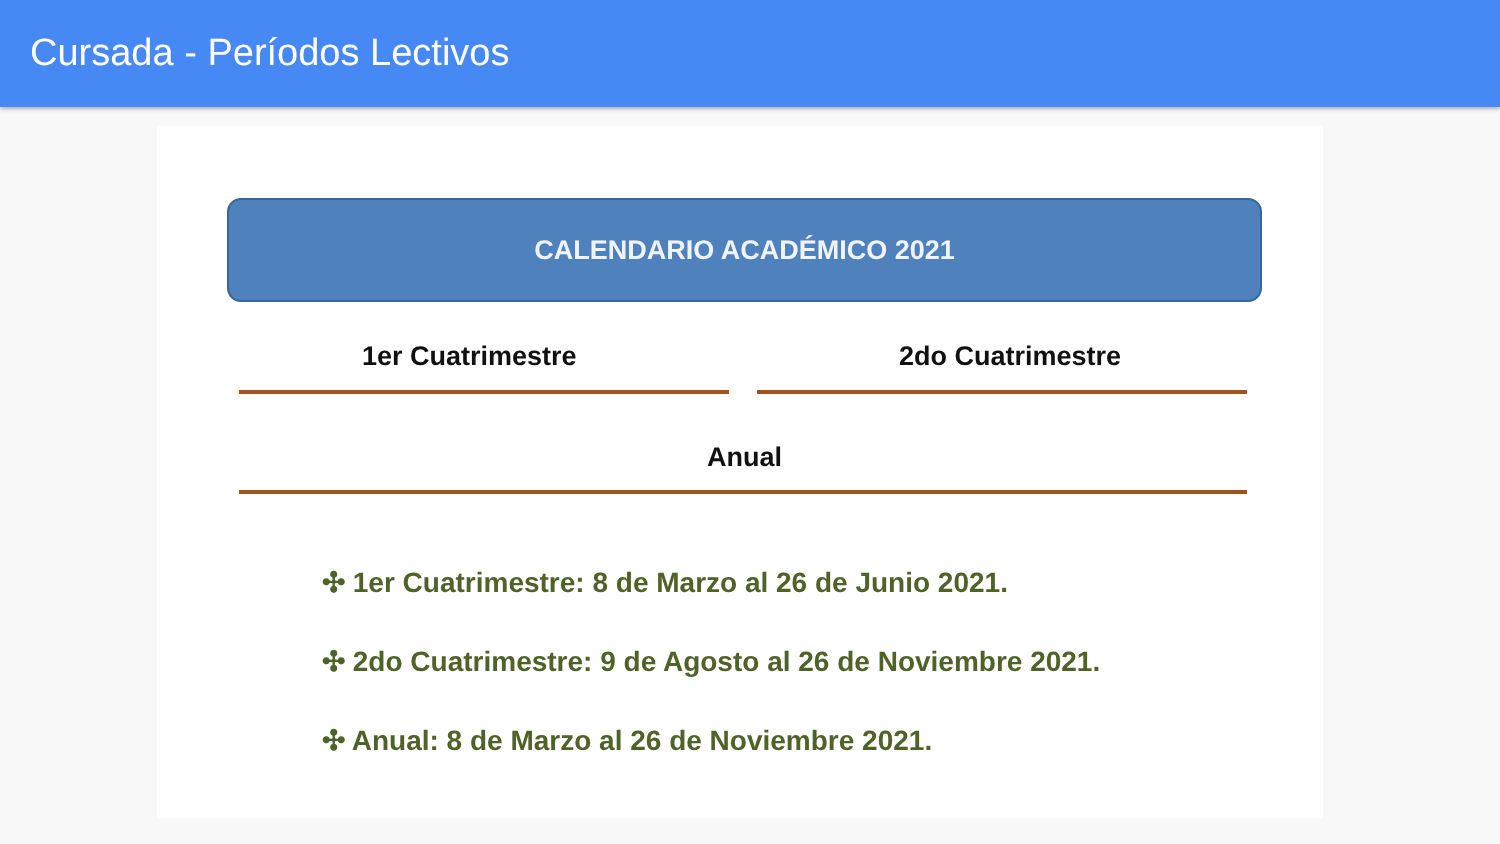Cursada - Períodos Lectivos
CALENDARIO ACADÉMICO 2021
1er Cuatrimestre 2do Cuatrimestre
Anual
✣ 1er Cuatrimestre: 8 de Marzo al 26 de Junio 2021.
✣ 2do Cuatrimestre: 9 de Agosto al 26 de Noviembre 2021.
✣ Anual: 8 de Marzo al 26 de Noviembre 2021.